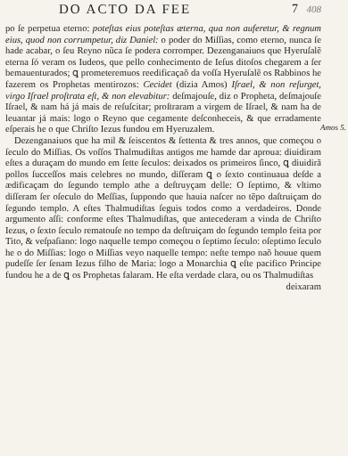DO ACTO DA FEE 7 408
po ſe perpetua eterno: poteſtas eius poteſtas æterna, qua non auferetur, & regnum eius, quod non corrumpetur, diz Daniel: o poder do Miſſias, como eterno, nunca ſe hade acabar, o ſeu Reyno nũca ſe podera corromper. Dezenganaiuos que Hyeruſalẽ eterna ſó veram os Iudeos, que pello conhecimento de Ieſus ditoſos chegarem a ſer bemauenturados; ꝗ prometeremuos reedificaçaõ da voſſa Hyeruſalẽ os Rabbinos he fazerem os Prophetas mentirozos: Cecidet (dizia Amos) Iſrael, & non reſurget, virgo Iſrael proſtrata eſt, & non elevabitur: deſmajouſe, diz o Propheta, deſmajouſe Iſrael, & nam há já mais de reſuſcitar; proſtraram a virgem de Iſrael, & nam ha de leuantar já mais: logo o Reyno que cegamente deſconheceis, & que erradamente eſperais he o que Chriſto Iezus fundou em Hyeruzalem.
Amos 5.
Dezenganaiuos que ha mil & ſeiscentos & ſettenta & tres annos, que começou o ſeculo do Miſſias. Os voſſos Thalmudiſtas antigos me hamde dar aproua: diuidiram eſtes a duraçam do mundo em ſette ſeculos: deixados os primeiros ſinco, ꝗ diuidirã pollos ſucceſſos mais celebres no mundo, diſſeram ꝗ o ſexto continuaua deſde a ædificaçam do ſegundo templo athe a deſtruyçam delle: O ſeptimo, & vltimo diſſeram ſer oſeculo do Meſſias, ſuppondo que hauia naſcer no tẽpo daſtruiçam do ſegundo templo. A eſtes Thalmudiſtas ſeguis todos como a verdadeiros. Donde argumento aſſi: conforme eſtes Thalmudiſtas, que antecederam a vinda de Chriſto Iezus, o ſexto ſeculo rematouſe no tempo da deſtruiçam do ſegundo templo feita por Tito, & veſpaſiano: logo naquelle tempo começou o ſeptimo ſeculo: oſeptimo ſeculo he o do Miſſias: logo o Miſſias veyo naquelle tempo: neſte tempo naõ houue quem pudeſſe ſer ſenam Iezus filho de Maria: logo a Monarchia ꝗ eſte pacifico Principe fundou he a de ꝗ os Prophetas falaram. He eſta verdade clara, ou os Thalmudiſtas
deixaram